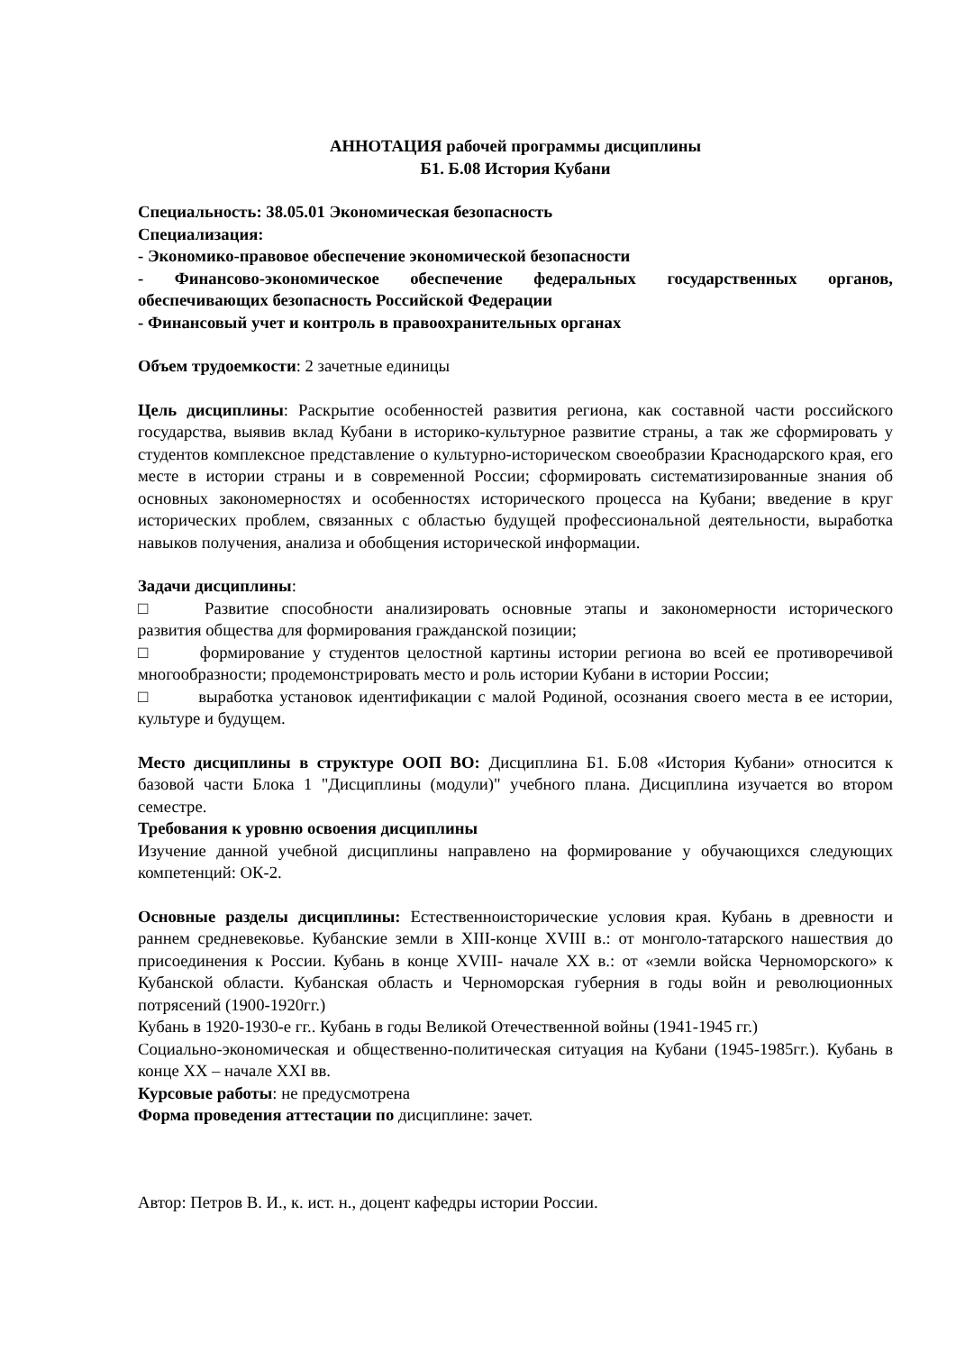АННОТАЦИЯ рабочей программы дисциплины
Б1. Б.08 История Кубани
Специальность: 38.05.01 Экономическая безопасность
Специализация:
- Экономико-правовое обеспечение экономической безопасности
- Финансово-экономическое обеспечение федеральных государственных органов, обеспечивающих безопасность Российской Федерации
- Финансовый учет и контроль в правоохранительных органах
Объем трудоемкости: 2 зачетные единицы
Цель дисциплины: Раскрытие особенностей развития региона, как составной части российского государства, выявив вклад Кубани в историко-культурное развитие страны, а так же сформировать у студентов комплексное представление о культурно-историческом своеобразии Краснодарского края, его месте в истории страны и в современной России; сформировать систематизированные знания об основных закономерностях и особенностях исторического процесса на Кубани; введение в круг исторических проблем, связанных с областью будущей профессиональной деятельности, выработка навыков получения, анализа и обобщения исторической информации.
Задачи дисциплины:
□ Развитие способности анализировать основные этапы и закономерности исторического развития общества для формирования гражданской позиции;
□ формирование у студентов целостной картины истории региона во всей ее противоречивой многообразности; продемонстрировать место и роль истории Кубани в истории России;
□ выработка установок идентификации с малой Родиной, осознания своего места в ее истории, культуре и будущем.
Место дисциплины в структуре ООП ВО: Дисциплина Б1. Б.08 «История Кубани» относится к базовой части Блока 1 "Дисциплины (модули)" учебного плана. Дисциплина изучается во втором семестре.
Требования к уровню освоения дисциплины
Изучение данной учебной дисциплины направлено на формирование у обучающихся следующих компетенций: ОК-2.
Основные разделы дисциплины: Естественноисторические условия края. Кубань в древности и раннем средневековье. Кубанские земли в XIII-конце XVIII в.: от монголо-татарского нашествия до присоединения к России. Кубань в конце XVIII- начале XX в.: от «земли войска Черноморского» к Кубанской области. Кубанская область и Черноморская губерния в годы войн и революционных потрясений (1900-1920гг.)
Кубань в 1920-1930-е гг.. Кубань в годы Великой Отечественной войны (1941-1945 гг.)
Социально-экономическая и общественно-политическая ситуация на Кубани (1945-1985гг.). Кубань в конце XX – начале XXI вв.
Курсовые работы: не предусмотрена
Форма проведения аттестации по дисциплине: зачет.
Автор: Петров В. И., к. ист. н., доцент кафедры истории России.